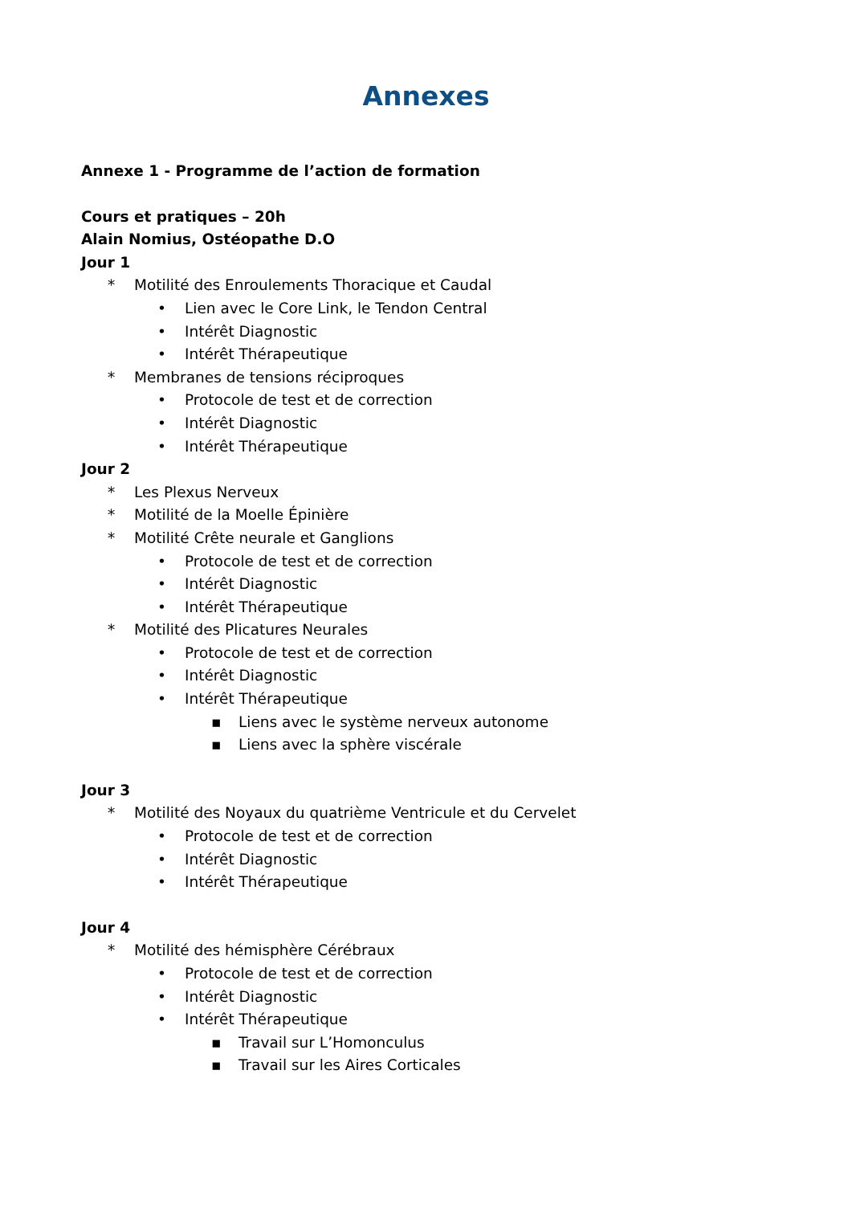Annexes
Annexe 1 - Programme de l’action de formation
Cours et pratiques – 20h
Alain Nomius, Ostéopathe D.O
Jour 1
* Motilité des Enroulements Thoracique et Caudal
• Lien avec le Core Link, le Tendon Central
• Intérêt Diagnostic
• Intérêt Thérapeutique
* Membranes de tensions réciproques
• Protocole de test et de correction
• Intérêt Diagnostic
• Intérêt Thérapeutique
Jour 2
* Les Plexus Nerveux
* Motilité de la Moelle Épinière
* Motilité Crête neurale et Ganglions
• Protocole de test et de correction
• Intérêt Diagnostic
• Intérêt Thérapeutique
* Motilité des Plicatures Neurales
• Protocole de test et de correction
• Intérêt Diagnostic
• Intérêt Thérapeutique
▪ Liens avec le système nerveux autonome
▪ Liens avec la sphère viscérale
Jour 3
* Motilité des Noyaux du quatrième Ventricule et du Cervelet
• Protocole de test et de correction
• Intérêt Diagnostic
• Intérêt Thérapeutique
Jour 4
* Motilité des hémisphère Cérébraux
• Protocole de test et de correction
• Intérêt Diagnostic
• Intérêt Thérapeutique
▪ Travail sur L’Homonculus
▪ Travail sur les Aires Corticales